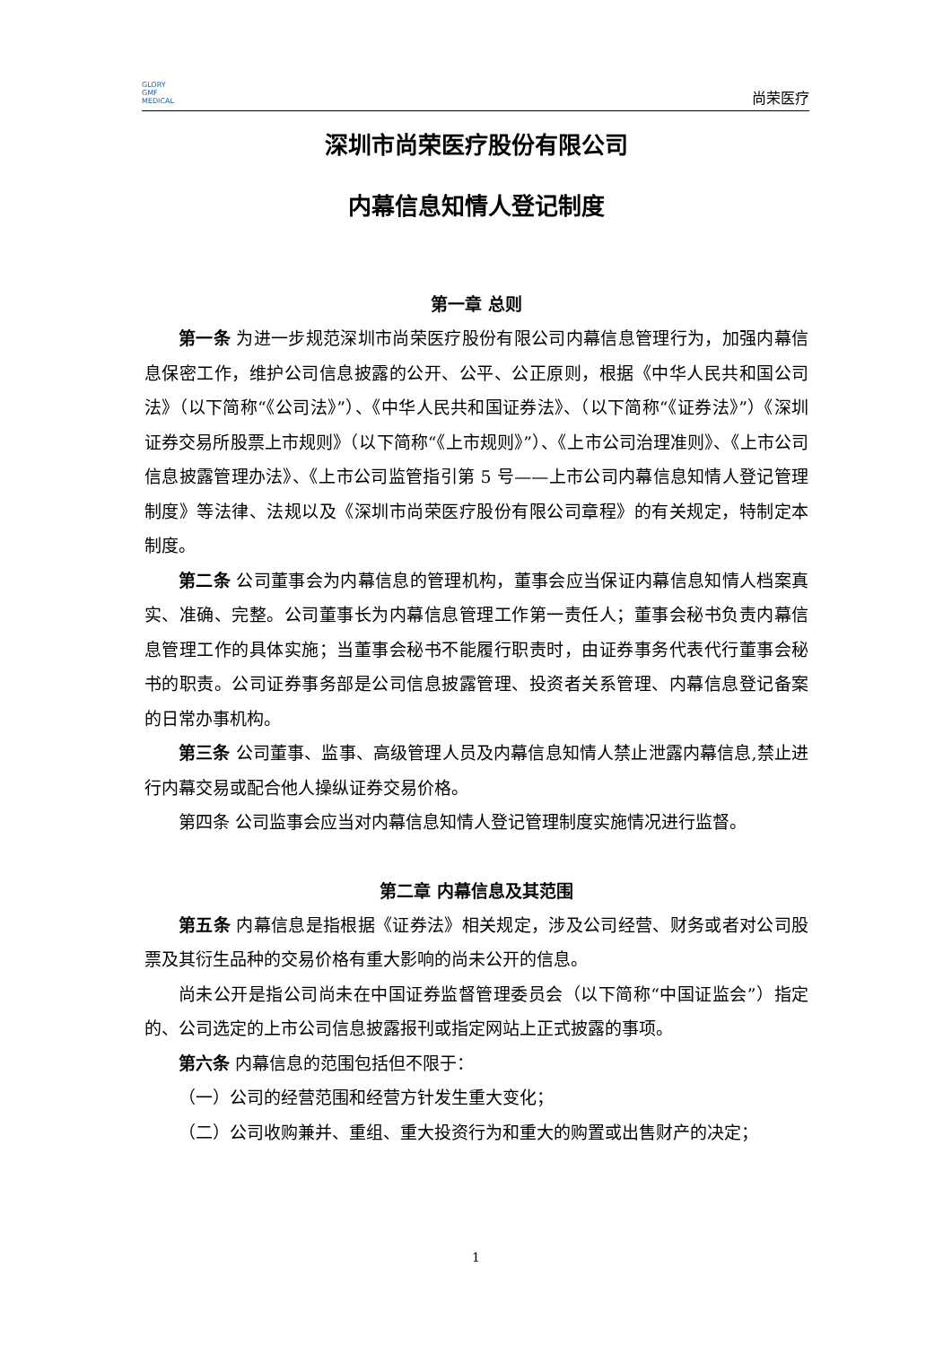GLORY
GMF
MEDICAL
尚荣医疗
深圳市尚荣医疗股份有限公司
内幕信息知情人登记制度
第一章 总则
第一条 为进一步规范深圳市尚荣医疗股份有限公司内幕信息管理行为，加强内幕信息保密工作，维护公司信息披露的公开、公平、公正原则，根据《中华人民共和国公司法》（以下简称“《公司法》”）、《中华人民共和国证券法》、（以下简称“《证券法》”）《深圳证券交易所股票上市规则》（以下简称“《上市规则》”）、《上市公司治理准则》、《上市公司信息披露管理办法》、《上市公司监管指引第 5 号——上市公司内幕信息知情人登记管理制度》等法律、法规以及《深圳市尚荣医疗股份有限公司章程》的有关规定，特制定本制度。
第二条 公司董事会为内幕信息的管理机构，董事会应当保证内幕信息知情人档案真实、准确、完整。公司董事长为内幕信息管理工作第一责任人；董事会秘书负责内幕信息管理工作的具体实施；当董事会秘书不能履行职责时，由证券事务代表代行董事会秘书的职责。公司证券事务部是公司信息披露管理、投资者关系管理、内幕信息登记备案的日常办事机构。
第三条 公司董事、监事、高级管理人员及内幕信息知情人禁止泄露内幕信息,禁止进行内幕交易或配合他人操纵证券交易价格。
第四条 公司监事会应当对内幕信息知情人登记管理制度实施情况进行监督。
第二章 内幕信息及其范围
第五条 内幕信息是指根据《证券法》相关规定，涉及公司经营、财务或者对公司股票及其衍生品种的交易价格有重大影响的尚未公开的信息。
尚未公开是指公司尚未在中国证券监督管理委员会（以下简称“中国证监会”）指定的、公司选定的上市公司信息披露报刊或指定网站上正式披露的事项。
第六条 内幕信息的范围包括但不限于：
（一）公司的经营范围和经营方针发生重大变化；
（二）公司收购兼并、重组、重大投资行为和重大的购置或出售财产的决定；
1